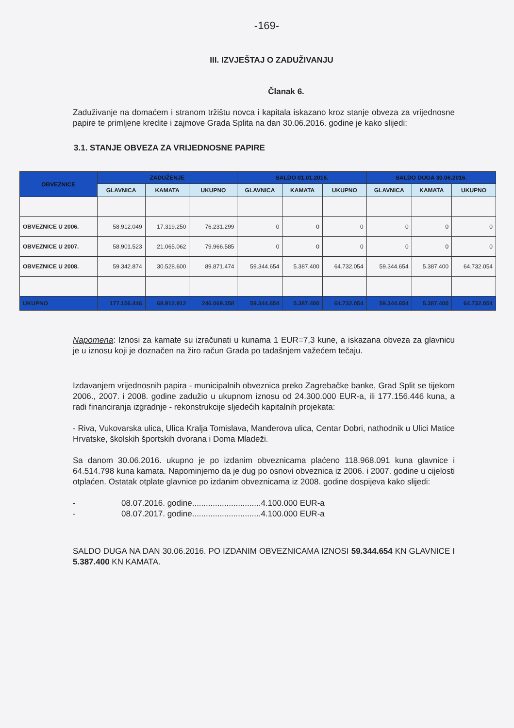-169-
III. IZVJEŠTAJ O ZADUŽIVANJU
Članak 6.
Zaduživanje na domaćem i stranom tržištu novca i kapitala iskazano kroz stanje obveza za vrijednosne papire te primljene kredite i zajmove Grada Splita na dan 30.06.2016. godine je kako slijedi:
3.1. STANJE OBVEZA ZA VRIJEDNOSNE PAPIRE
| OBVEZNICE | ZADUŽENJE | | | SALDO 01.01.2016. | | | SALDO DUGA 30.06.2016. | | |
| --- | --- | --- | --- | --- | --- | --- | --- | --- | --- |
| | GLAVNICA | KAMATA | UKUPNO | GLAVNICA | KAMATA | UKUPNO | GLAVNICA | KAMATA | UKUPNO |
| OBVEZNICE U 2006. | 58.912.049 | 17.319.250 | 76.231.299 | 0 | 0 | 0 | 0 | 0 | 0 |
| OBVEZNICE U 2007. | 58.901.523 | 21.065.062 | 79.966.585 | 0 | 0 | 0 | 0 | 0 | 0 |
| OBVEZNICE U 2008. | 59.342.874 | 30.528.600 | 89.871.474 | 59.344.654 | 5.387.400 | 64.732.054 | 59.344.654 | 5.387.400 | 64.732.054 |
| UKUPNO | 177.156.446 | 68.912.912 | 246.069.358 | 59.344.654 | 5.387.400 | 64.732.054 | 59.344.654 | 5.387.400 | 64.732.054 |
Napomena: Iznosi za kamate su izračunati u kunama 1 EUR=7,3 kune, a iskazana obveza za glavnicu je u iznosu koji je doznačen na žiro račun Grada po tadašnjem važećem tečaju.
Izdavanjem vrijednosnih papira - municipalnih obveznica preko Zagrebačke banke, Grad Split se tijekom 2006., 2007. i 2008. godine zadužio u ukupnom iznosu od 24.300.000 EUR-a, ili 177.156.446 kuna, a radi financiranja izgradnje - rekonstrukcije sljedećih kapitalnih projekata:
- Riva, Vukovarska ulica, Ulica Kralja Tomislava, Manđerova ulica, Centar Dobri, nathodnik u Ulici Matice Hrvatske, školskih športskih dvorana i Doma Mladeži.
Sa danom 30.06.2016. ukupno je po izdanim obveznicama plaćeno 118.968.091 kuna glavnice i 64.514.798 kuna kamata. Napominjemo da je dug po osnovi obveznica iz 2006. i 2007. godine u cijelosti otplaćen. Ostatak otplate glavnice po izdanim obveznicama iz 2008. godine dospijeva kako slijedi:
- 08.07.2016. godine..............................4.100.000 EUR-a
- 08.07.2017. godine..............................4.100.000 EUR-a
SALDO DUGA NA DAN 30.06.2016. PO IZDANIM OBVEZNICAMA IZNOSI 59.344.654 KN GLAVNICE I 5.387.400 KN KAMATA.